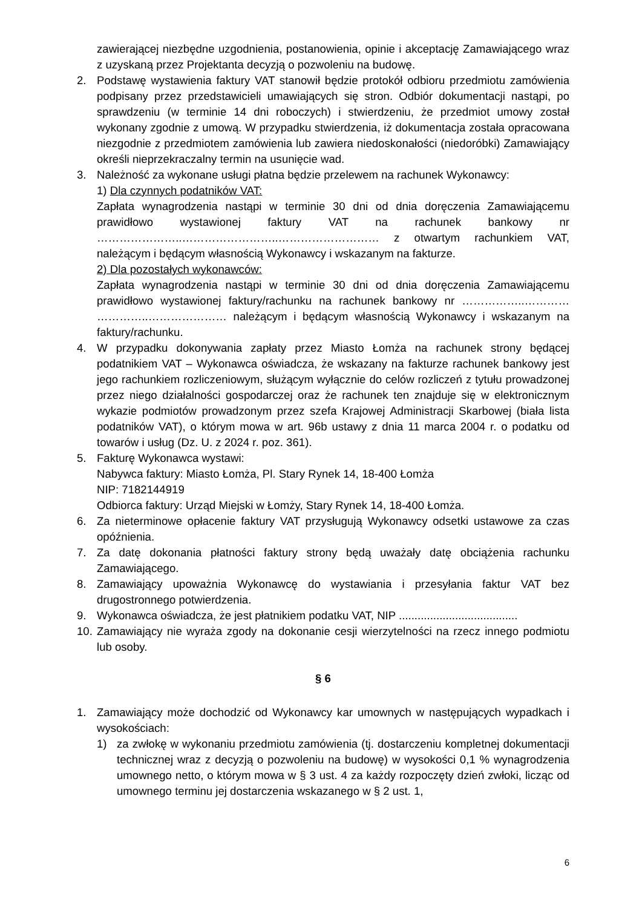zawierającej niezbędne uzgodnienia, postanowienia, opinie i akceptację Zamawiającego wraz z uzyskaną przez Projektanta decyzją o pozwoleniu na budowę.
2. Podstawę wystawienia faktury VAT stanowił będzie protokół odbioru przedmiotu zamówienia podpisany przez przedstawicieli umawiających się stron. Odbiór dokumentacji nastąpi, po sprawdzeniu (w terminie 14 dni roboczych) i stwierdzeniu, że przedmiot umowy został wykonany zgodnie z umową. W przypadku stwierdzenia, iż dokumentacja została opracowana niezgodnie z przedmiotem zamówienia lub zawiera niedoskonałości (niedoróbki) Zamawiający określi nieprzekraczalny termin na usunięcie wad.
3. Należność za wykonane usługi płatna będzie przelewem na rachunek Wykonawcy:
1) Dla czynnych podatników VAT:
Zapłata wynagrodzenia nastąpi w terminie 30 dni od dnia doręczenia Zamawiającemu prawidłowo wystawionej faktury VAT na rachunek bankowy nr …………………..……………………..……………………… z otwartym rachunkiem VAT, należącym i będącym własnością Wykonawcy i wskazanym na fakturze.
2) Dla pozostałych wykonawców:
Zapłata wynagrodzenia nastąpi w terminie 30 dni od dnia doręczenia Zamawiającemu prawidłowo wystawionej faktury/rachunku na rachunek bankowy nr ……………..………… …………..………………… należącym i będącym własnością Wykonawcy i wskazanym na faktury/rachunku.
4. W przypadku dokonywania zapłaty przez Miasto Łomża na rachunek strony będącej podatnikiem VAT – Wykonawca oświadcza, że wskazany na fakturze rachunek bankowy jest jego rachunkiem rozliczeniowym, służącym wyłącznie do celów rozliczeń z tytułu prowadzonej przez niego działalności gospodarczej oraz że rachunek ten znajduje się w elektronicznym wykazie podmiotów prowadzonym przez szefa Krajowej Administracji Skarbowej (biała lista podatników VAT), o którym mowa w art. 96b ustawy z dnia 11 marca 2004 r. o podatku od towarów i usług (Dz. U. z 2024 r. poz. 361).
5. Fakturę Wykonawca wystawi:
Nabywca faktury: Miasto Łomża, Pl. Stary Rynek 14, 18-400 Łomża
NIP: 7182144919
Odbiorca faktury: Urząd Miejski w Łomży, Stary Rynek 14, 18-400 Łomża.
6. Za nieterminowe opłacenie faktury VAT przysługują Wykonawcy odsetki ustawowe za czas opóźnienia.
7. Za datę dokonania płatności faktury strony będą uważały datę obciążenia rachunku Zamawiającego.
8. Zamawiający upoważnia Wykonawcę do wystawiania i przesyłania faktur VAT bez drugostronnego potwierdzenia.
9. Wykonawca oświadcza, że jest płatnikiem podatku VAT, NIP ......................................
10.
Zamawiający nie wyraża zgody na dokonanie cesji wierzytelności na rzecz innego podmiotu lub osoby.
§ 6
1. Zamawiający może dochodzić od Wykonawcy kar umownych w następujących wypadkach i wysokościach:
1) za zwłokę w wykonaniu przedmiotu zamówienia (tj. dostarczeniu kompletnej dokumentacji technicznej wraz z decyzją o pozwoleniu na budowę) w wysokości 0,1 % wynagrodzenia umownego netto, o którym mowa w § 3 ust. 4 za każdy rozpoczęty dzień zwłoki, licząc od umownego terminu jej dostarczenia wskazanego w § 2 ust. 1,
6